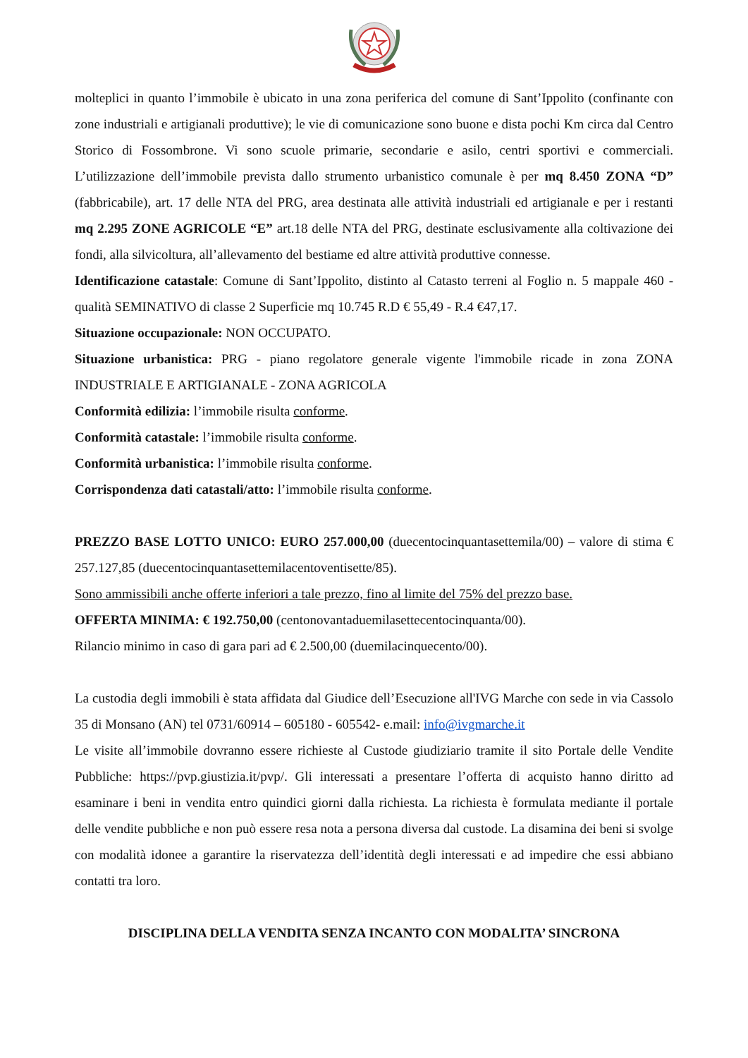molteplici in quanto l’immobile è ubicato in una zona periferica del comune di Sant’Ippolito (confinante con zone industriali e artigianali produttive); le vie di comunicazione sono buone e dista pochi Km circa dal Centro Storico di Fossombrone. Vi sono scuole primarie, secondarie e asilo, centri sportivi e commerciali. L’utilizzazione dell’immobile prevista dallo strumento urbanistico comunale è per mq 8.450 ZONA “D” (fabbricabile), art. 17 delle NTA del PRG, area destinata alle attività industriali ed artigianale e per i restanti mq 2.295 ZONE AGRICOLE “E” art.18 delle NTA del PRG, destinate esclusivamente alla coltivazione dei fondi, alla silvicoltura, all’allevamento del bestiame ed altre attività produttive connesse.
Identificazione catastale: Comune di Sant’Ippolito, distinto al Catasto terreni al Foglio n. 5 mappale 460 - qualità SEMINATIVO di classe 2 Superficie mq 10.745 R.D € 55,49 - R.4 €47,17.
Situazione occupazionale: NON OCCUPATO.
Situazione urbanistica: PRG - piano regolatore generale vigente l'immobile ricade in zona ZONA INDUSTRIALE E ARTIGIANALE - ZONA AGRICOLA
Conformità edilizia: l’immobile risulta conforme.
Conformità catastale: l’immobile risulta conforme.
Conformità urbanistica: l’immobile risulta conforme.
Corrispondenza dati catastali/atto: l’immobile risulta conforme.
PREZZO BASE LOTTO UNICO: EURO 257.000,00 (duecentocinquantasettemila/00) – valore di stima € 257.127,85 (duecentocinquantasettemilacentoventisette/85).
Sono ammissibili anche offerte inferiori a tale prezzo, fino al limite del 75% del prezzo base.
OFFERTA MINIMA: € 192.750,00 (centonovantaduemilasettecentocinquanta/00).
Rilancio minimo in caso di gara pari ad € 2.500,00 (duemilacinquecento/00).
La custodia degli immobili è stata affidata dal Giudice dell’Esecuzione all'IVG Marche con sede in via Cassolo 35 di Monsano (AN) tel 0731/60914 – 605180 - 605542- e.mail: info@ivgmarche.it
Le visite all’immobile dovranno essere richieste al Custode giudiziario tramite il sito Portale delle Vendite Pubbliche: https://pvp.giustizia.it/pvp/. Gli interessati a presentare l’offerta di acquisto hanno diritto ad esaminare i beni in vendita entro quindici giorni dalla richiesta. La richiesta è formulata mediante il portale delle vendite pubbliche e non può essere resa nota a persona diversa dal custode. La disamina dei beni si svolge con modalità idonee a garantire la riservatezza dell’identità degli interessati e ad impedire che essi abbiano contatti tra loro.
DISCIPLINA DELLA VENDITA SENZA INCANTO CON MODALITA’ SINCRONA